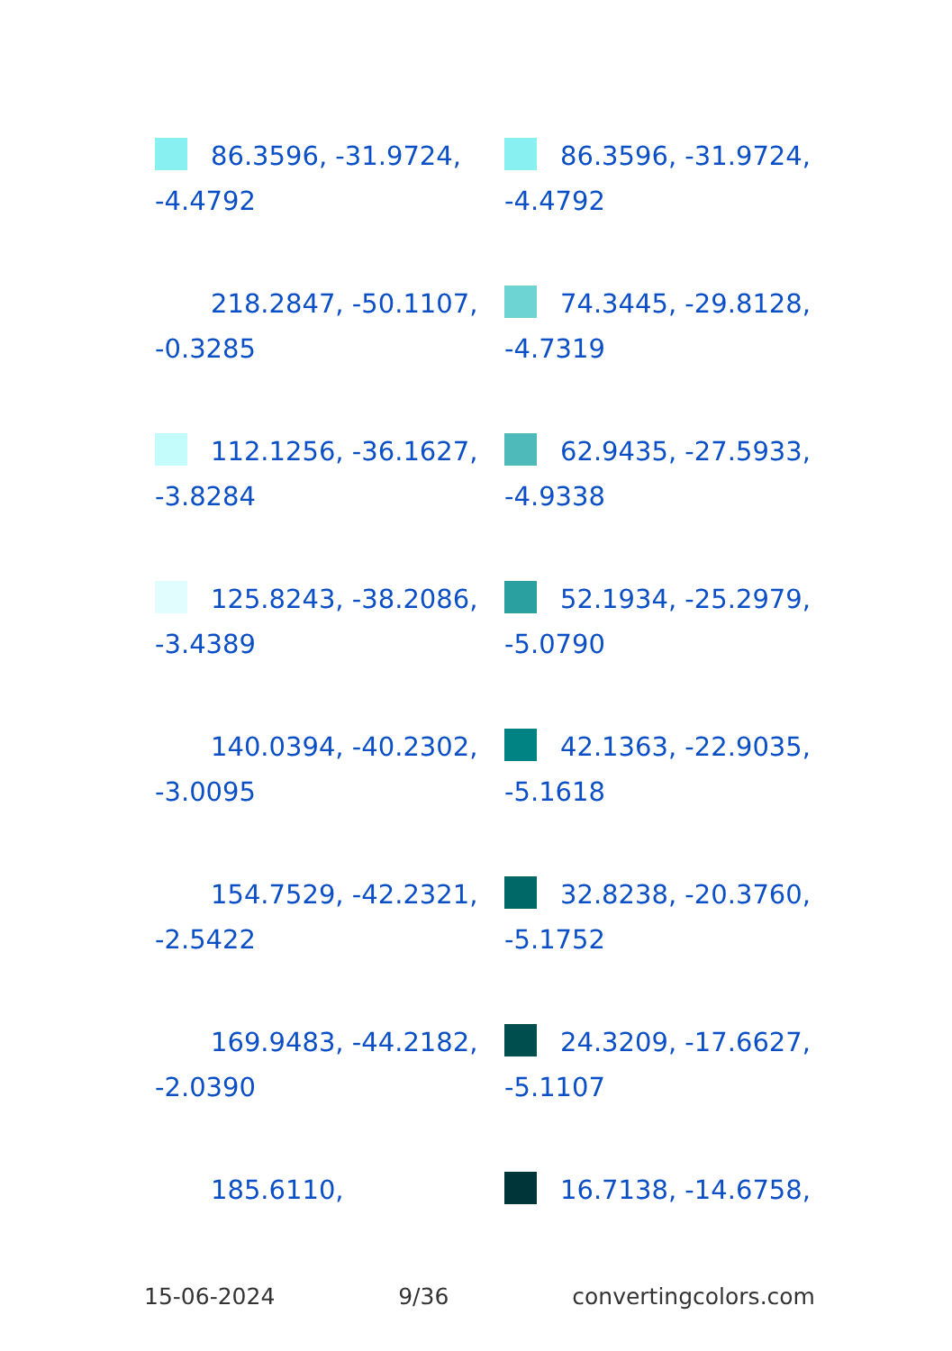86.3596, -31.9724, -4.4792
86.3596, -31.9724, -4.4792
218.2847, -50.1107, -0.3285
74.3445, -29.8128, -4.7319
112.1256, -36.1627, -3.8284
62.9435, -27.5933, -4.9338
125.8243, -38.2086, -3.4389
52.1934, -25.2979, -5.0790
140.0394, -40.2302, -3.0095
42.1363, -22.9035, -5.1618
154.7529, -42.2321, -2.5422
32.8238, -20.3760, -5.1752
169.9483, -44.2182, -2.0390
24.3209, -17.6627, -5.1107
185.6110,
16.7138, -14.6758,
15-06-2024 9/36 convertingcolors.com